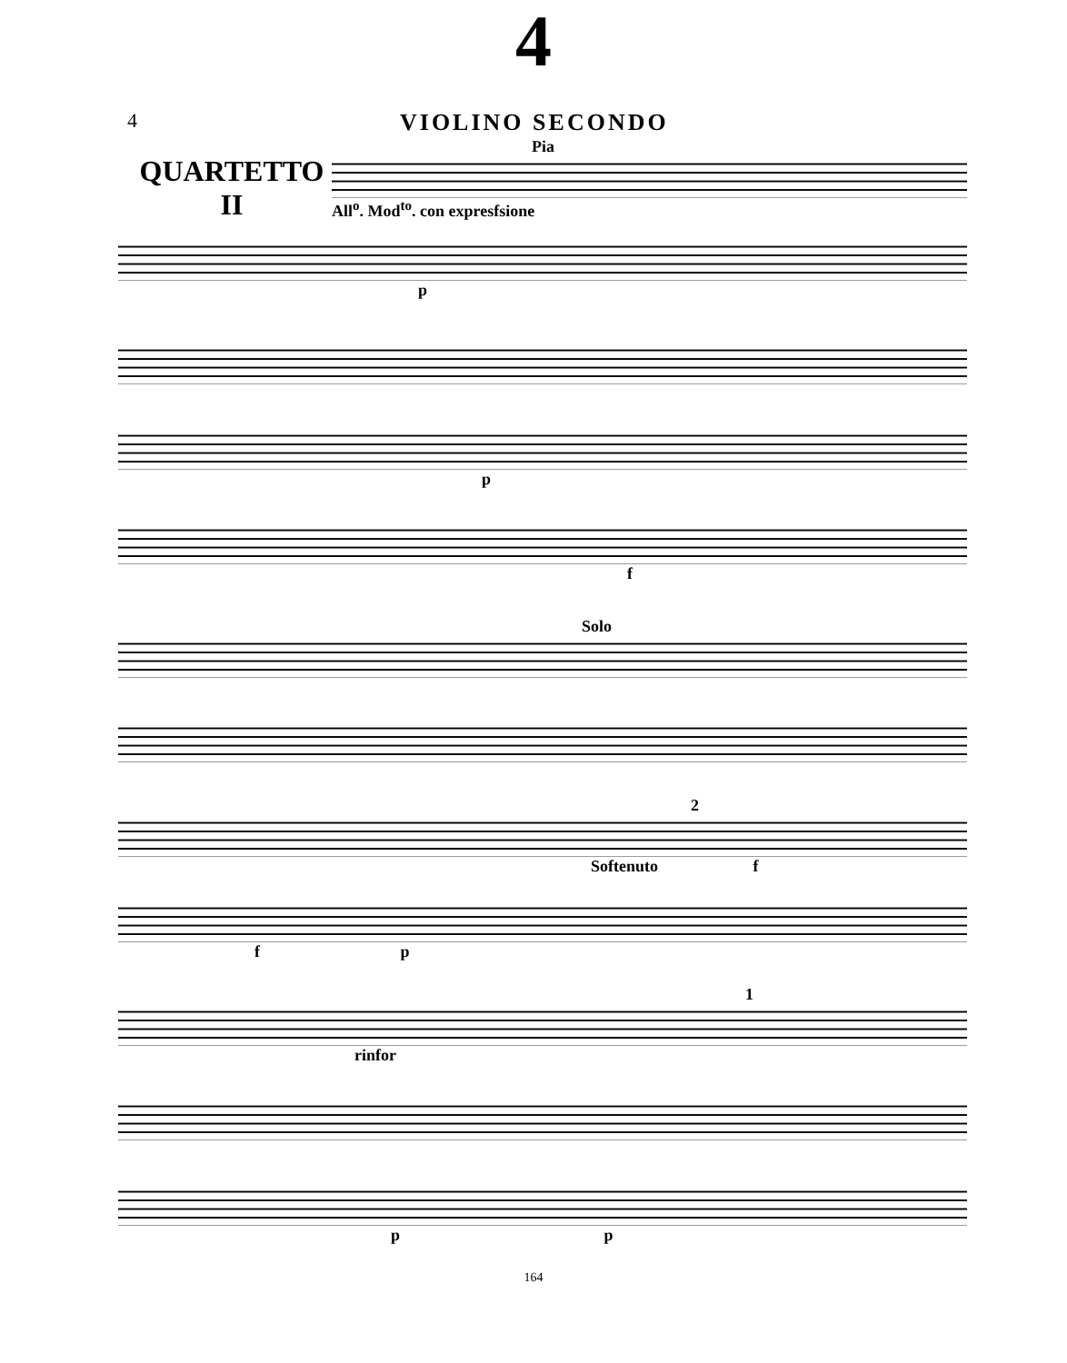4
4
VIOLINO SECONDO
QUARTETTO
II
Pia
All<sup>o</sup>. Mod<sup>to</sup>. con expresfsione
p
p
f
Solo
2
Softenuto f
f p
1
rinfor
p p
164